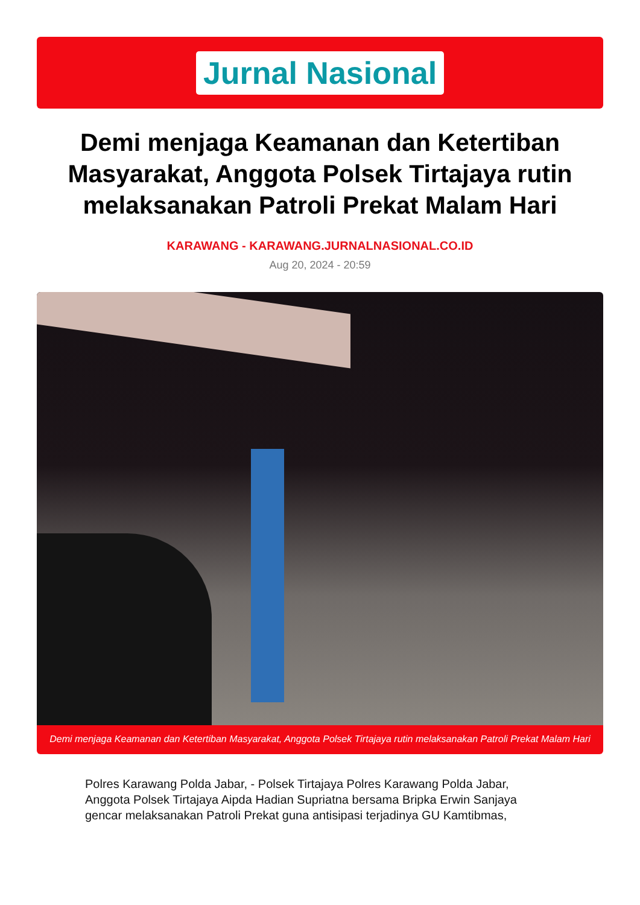Jurnal Nasional
Demi menjaga Keamanan dan Ketertiban Masyarakat, Anggota Polsek Tirtajaya rutin melaksanakan Patroli Prekat Malam Hari
KARAWANG - KARAWANG.JURNALNASIONAL.CO.ID
Aug 20, 2024 - 20:59
Demi menjaga Keamanan dan Ketertiban Masyarakat, Anggota Polsek Tirtajaya rutin melaksanakan Patroli Prekat Malam Hari
Polres Karawang Polda Jabar, - Polsek Tirtajaya Polres Karawang Polda Jabar, Anggota Polsek Tirtajaya Aipda Hadian Supriatna bersama Bripka Erwin Sanjaya gencar melaksanakan Patroli Prekat guna antisipasi terjadinya GU Kamtibmas,